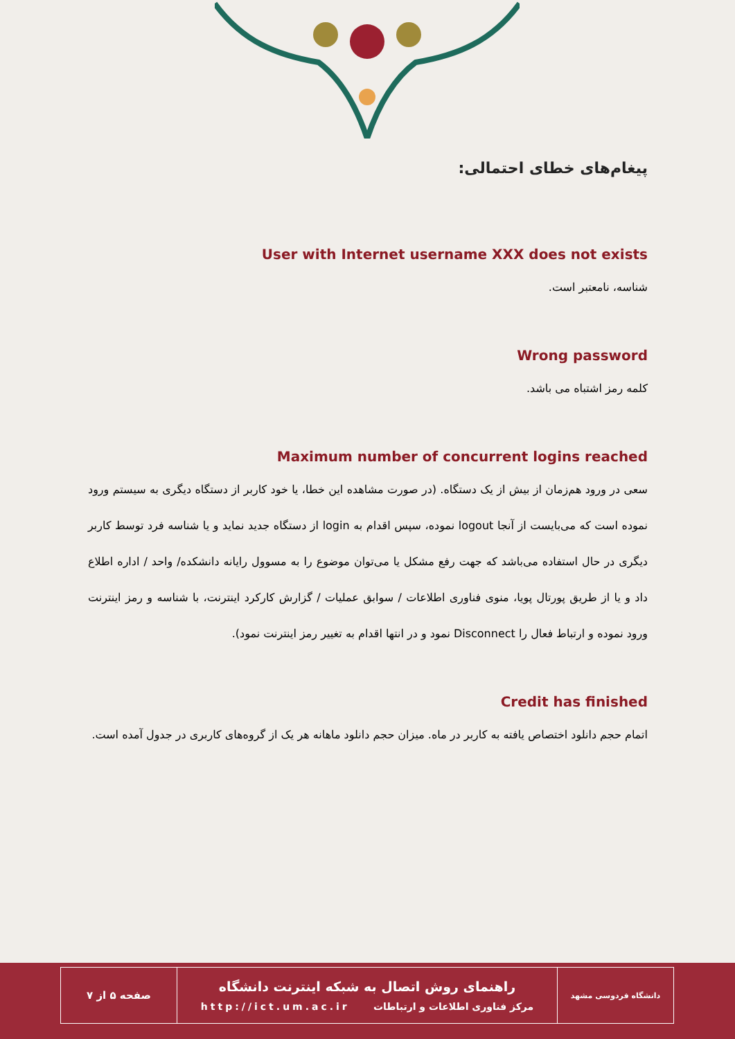پیغام‌های خطای احتمالی:
User with Internet username XXX does not exists
شناسه، نامعتبر است.
Wrong password
کلمه رمز اشتباه می باشد.
Maximum number of concurrent logins reached
سعی در ورود هم‌زمان از بیش از یک دستگاه. (در صورت مشاهده این خطا، یا خود کاربر از دستگاه دیگری به سیستم ورود نموده است که می‌بایست از آنجا logout نموده، سپس اقدام به login از دستگاه جدید نماید و یا شناسه فرد توسط کاربر دیگری در حال استفاده می‌باشد که جهت رفع مشکل یا می‌توان موضوع را به مسوول رایانه دانشکده/ واحد / اداره اطلاع داد و یا از طریق پورتال پویا، منوی فناوری اطلاعات / سوابق عملیات / گزارش کارکرد اینترنت، با شناسه و رمز اینترنت ورود نموده و ارتباط فعال را Disconnect نمود و در انتها اقدام به تغییر رمز اینترنت نمود).
Credit has finished
اتمام حجم دانلود اختصاص یافته به کاربر در ماه. میزان حجم دانلود ماهانه هر یک از گروه‌های کاربری در جدول آمده است.
| دانشگاه فردوسی مشهد | راهنمای روش اتصال به شبکه اینترنت دانشگاه مرکز فناوری اطلاعات و ارتباطات http://ict.um.ac.ir | صفحه ۵ از ۷ |